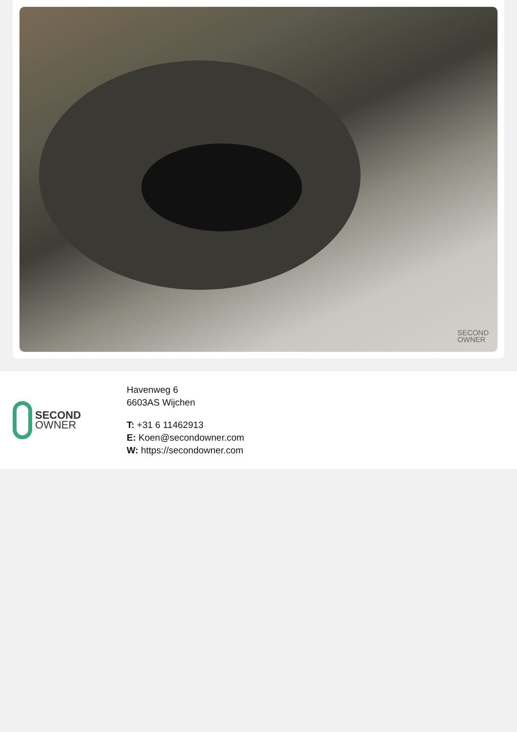SECOND
OWNER
SECOND
OWNER
Havenweg 6
6603AS Wijchen
T: +31 6 11462913
E: Koen@secondowner.com
W: https://secondowner.com